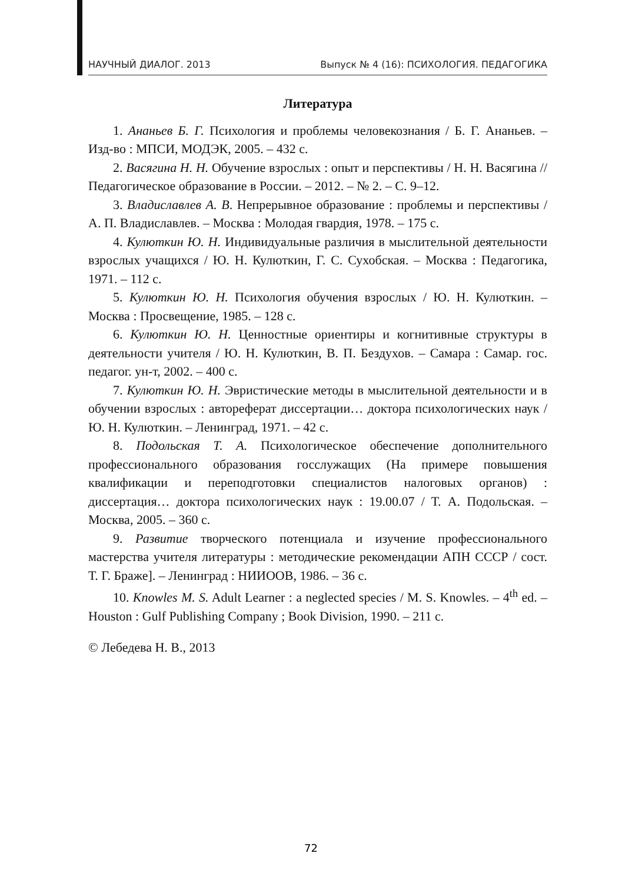НАУЧНЫЙ ДИАЛОГ. 2013 Выпуск № 4 (16): ПСИХОЛОГИЯ. ПЕДАГОГИКА
Литература
1. Ананьев Б. Г. Психология и проблемы человекознания / Б. Г. Ананьев. – Изд-во : МПСИ, МОДЭК, 2005. – 432 с.
2. Васягина Н. Н. Обучение взрослых : опыт и перспективы / Н. Н. Васягина // Педагогическое образование в России. – 2012. – № 2. – С. 9–12.
3. Владиславлев А. В. Непрерывное образование : проблемы и перспективы / А. П. Владиславлев. – Москва : Молодая гвардия, 1978. – 175 с.
4. Кулюткин Ю. Н. Индивидуальные различия в мыслительной деятельности взрослых учащихся / Ю. Н. Кулюткин, Г. С. Сухобская. – Москва : Педагогика, 1971. – 112 с.
5. Кулюткин Ю. Н. Психология обучения взрослых / Ю. Н. Кулюткин. – Москва : Просвещение, 1985. – 128 с.
6. Кулюткин Ю. Н. Ценностные ориентиры и когнитивные структуры в деятельности учителя / Ю. Н. Кулюткин, В. П. Бездухов. – Самара : Самар. гос. педагог. ун-т, 2002. – 400 с.
7. Кулюткин Ю. Н. Эвристические методы в мыслительной деятельности и в обучении взрослых : автореферат диссертации… доктора психологических наук / Ю. Н. Кулюткин. – Ленинград, 1971. – 42 с.
8. Подольская Т. А. Психологическое обеспечение дополнительного профессионального образования госслужащих (На примере повышения квалификации и переподготовки специалистов налоговых органов) : диссертация… доктора психологических наук : 19.00.07 / Т. А. Подольская. – Москва, 2005. – 360 с.
9. Развитие творческого потенциала и изучение профессионального мастерства учителя литературы : методические рекомендации АПН СССР / сост. Т. Г. Браже]. – Ленинград : НИИООВ, 1986. – 36 с.
10. Knowles M. S. Adult Learner : a neglected species / M. S. Knowles. – 4<sup>th</sup> ed. – Houston : Gulf Publishing Company ; Book Division, 1990. – 211 с.
© Лебедева Н. В., 2013
72